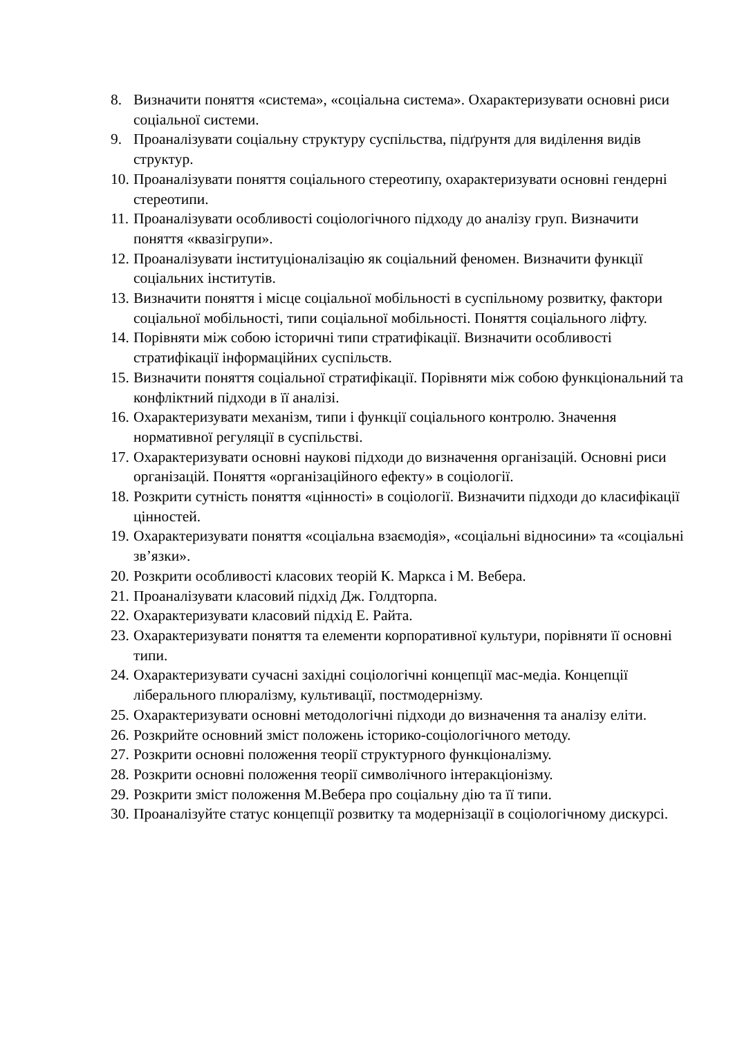8. Визначити поняття «система», «соціальна система». Охарактеризувати основні риси соціальної системи.
9. Проаналізувати соціальну структуру суспільства, підґрунтя для виділення видів структур.
10. Проаналізувати поняття соціального стереотипу, охарактеризувати основні гендерні стереотипи.
11. Проаналізувати особливості соціологічного підходу до аналізу груп. Визначити поняття «квазігрупи».
12. Проаналізувати інституціоналізацію як соціальний феномен. Визначити функції соціальних інститутів.
13. Визначити поняття і місце соціальної мобільності в суспільному розвитку, фактори соціальної мобільності, типи соціальної мобільності. Поняття соціального ліфту.
14. Порівняти між собою історичні типи стратифікації. Визначити особливості стратифікації інформаційних суспільств.
15. Визначити поняття соціальної стратифікації. Порівняти між собою функціональний та конфліктний підходи в її аналізі.
16. Охарактеризувати механізм, типи і функції соціального контролю. Значення нормативної регуляції в суспільстві.
17. Охарактеризувати основні наукові підходи до визначення організацій. Основні риси організацій. Поняття «організаційного ефекту» в соціології.
18. Розкрити сутність поняття «цінності» в соціології. Визначити підходи до класифікації цінностей.
19. Охарактеризувати поняття «соціальна взаємодія», «соціальні відносини» та «соціальні зв’язки».
20. Розкрити особливості класових теорій К. Маркса і М. Вебера.
21. Проаналізувати класовий підхід Дж. Голдторпа.
22. Охарактеризувати класовий підхід Е. Райта.
23. Охарактеризувати поняття та елементи корпоративної культури, порівняти її основні типи.
24. Охарактеризувати сучасні західні соціологічні концепції мас-медіа. Концепції ліберального плюралізму, культивації, постмодернізму.
25. Охарактеризувати основні методологічні підходи до визначення та аналізу еліти.
26. Розкрийте основний зміст положень історико-соціологічного методу.
27. Розкрити основні положення теорії структурного функціоналізму.
28. Розкрити основні положення теорії символічного інтеракціонізму.
29. Розкрити зміст положення М.Вебера про соціальну дію та її типи.
30. Проаналізуйте статус концепції розвитку та модернізації в соціологічному дискурсі.